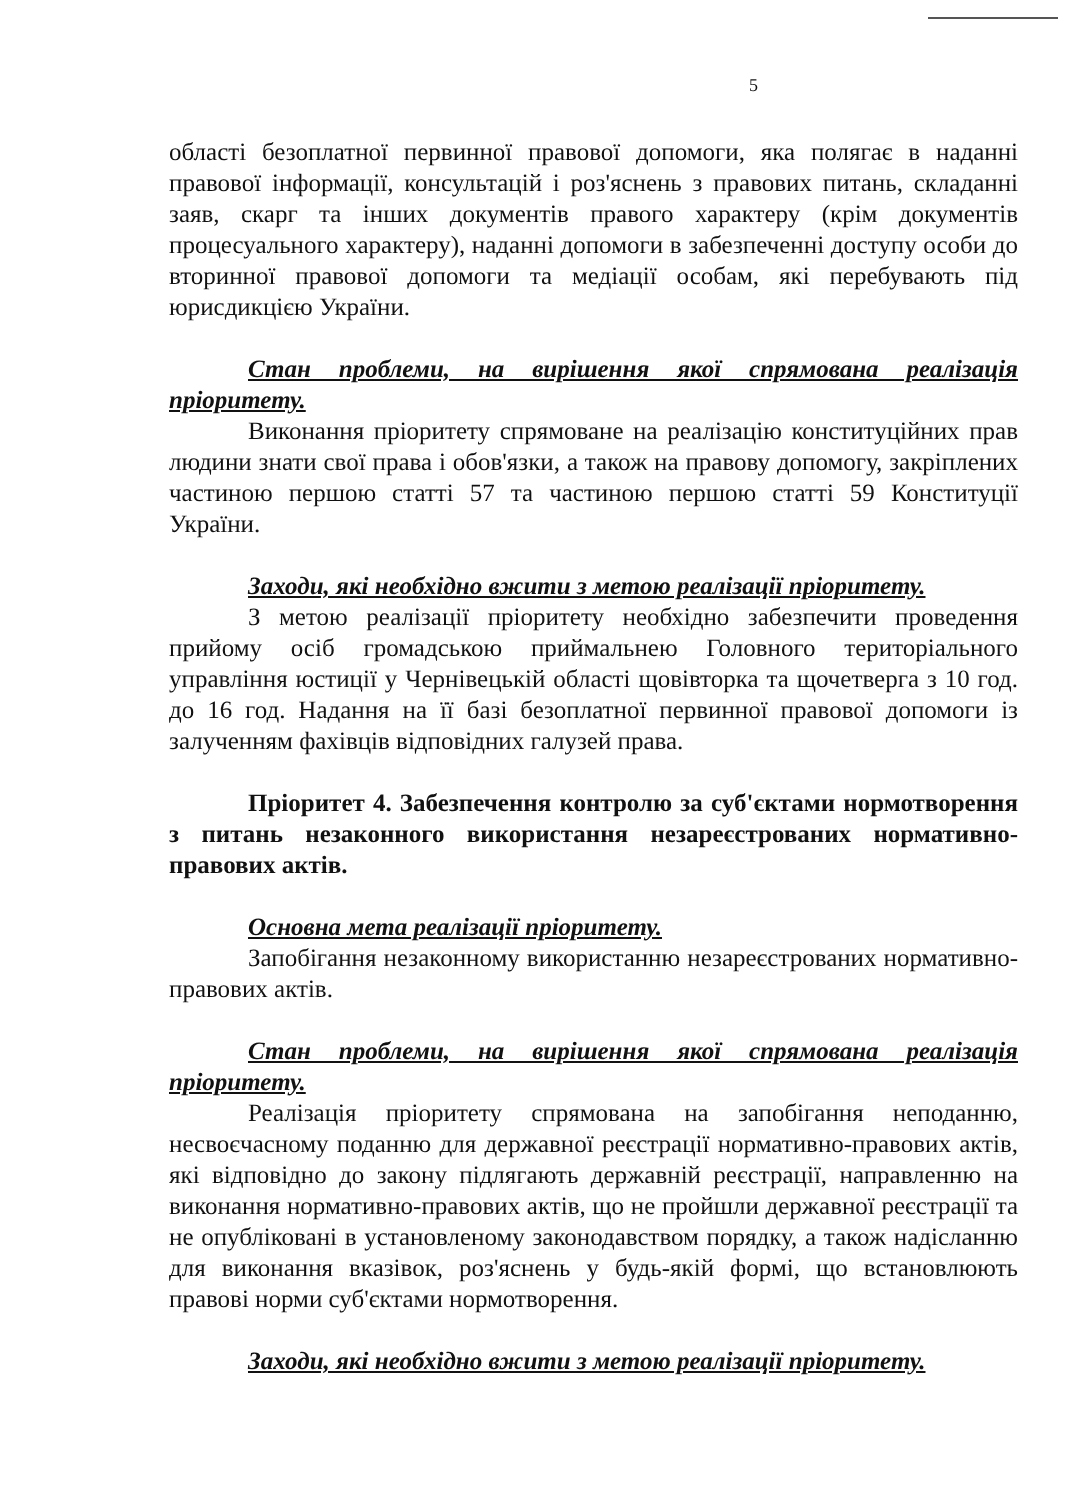5
області безоплатної первинної правової допомоги, яка полягає в наданні правової інформації, консультацій і роз'яснень з правових питань, складанні заяв, скарг та інших документів правого характеру (крім документів процесуального характеру), наданні допомоги в забезпеченні доступу особи до вторинної правової допомоги та медіації особам, які перебувають під юрисдикцією України.
Стан проблеми, на вирішення якої спрямована реалізація пріоритету.
Виконання пріоритету спрямоване на реалізацію конституційних прав людини знати свої права і обов'язки, а також на правову допомогу, закріплених частиною першою статті 57 та частиною першою статті 59 Конституції України.
Заходи, які необхідно вжити з метою реалізації пріоритету.
З метою реалізації пріоритету необхідно забезпечити проведення прийому осіб громадською приймальнею Головного територіального управління юстиції у Чернівецькій області щовівторка та щочетверга з 10 год. до 16 год. Надання на її базі безоплатної первинної правової допомоги із залученням фахівців відповідних галузей права.
Пріоритет 4. Забезпечення контролю за суб'єктами нормотворення з питань незаконного використання незареєстрованих нормативно-правових актів.
Основна мета реалізації пріоритету.
Запобігання незаконному використанню незареєстрованих нормативно-правових актів.
Стан проблеми, на вирішення якої спрямована реалізація пріоритету.
Реалізація пріоритету спрямована на запобігання неподанню, несвоєчасному поданню для державної реєстрації нормативно-правових актів, які відповідно до закону підлягають державній реєстрації, направленню на виконання нормативно-правових актів, що не пройшли державної реєстрації та не опубліковані в установленому законодавством порядку, а також надісланню для виконання вказівок, роз'яснень у будь-якій формі, що встановлюють правові норми суб'єктами нормотворення.
Заходи, які необхідно вжити з метою реалізації пріоритету.